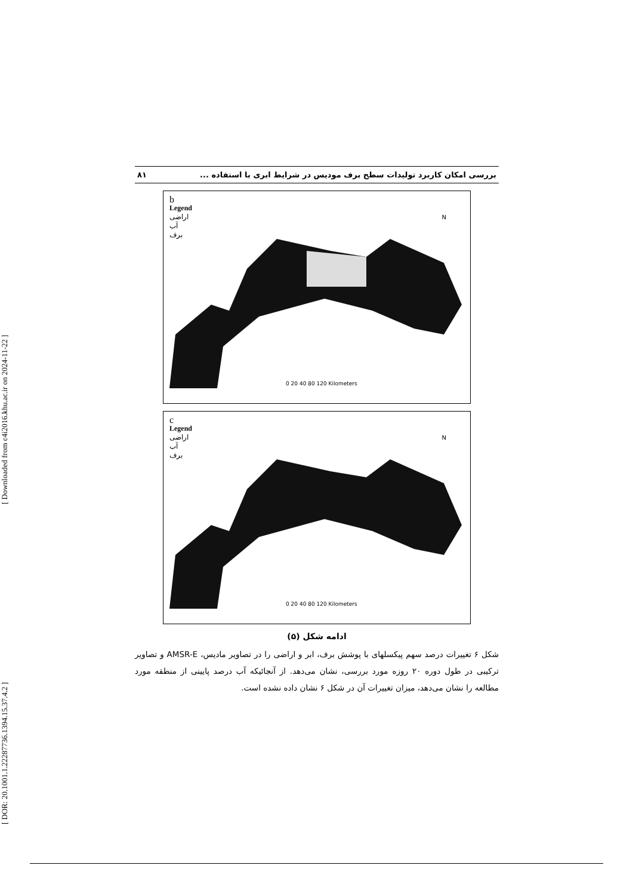[ DOR: 20.1001.1.22287736.1394.15.37.4.2 ] [ Downloaded from c4i2016.khu.ac.ir on 2024-11-22 ]
بررسی امکان کاربرد تولیدات سطح برف مودیس در شرایط ابری با استفاده ... ۸۱
b
Legend
اراضی
آب
برف
N
0 20 40 80 120 Kilometers
c
Legend
اراضی
آب
برف
N
0 20 40 80 120 Kilometers
ادامه شکل (۵)
شکل ۶ تغییرات درصد سهم پیکسلهای با پوشش برف، ابر و اراضی را در تصاویر مادیس، AMSR-E و تصاویر ترکیبی در طول دوره ۲۰ روزه مورد بررسی، نشان می‌دهد. از آنجائیکه آب درصد پایینی از منطقه مورد مطالعه را نشان می‌دهد، میزان تغییرات آن در شکل ۶ نشان داده نشده است.